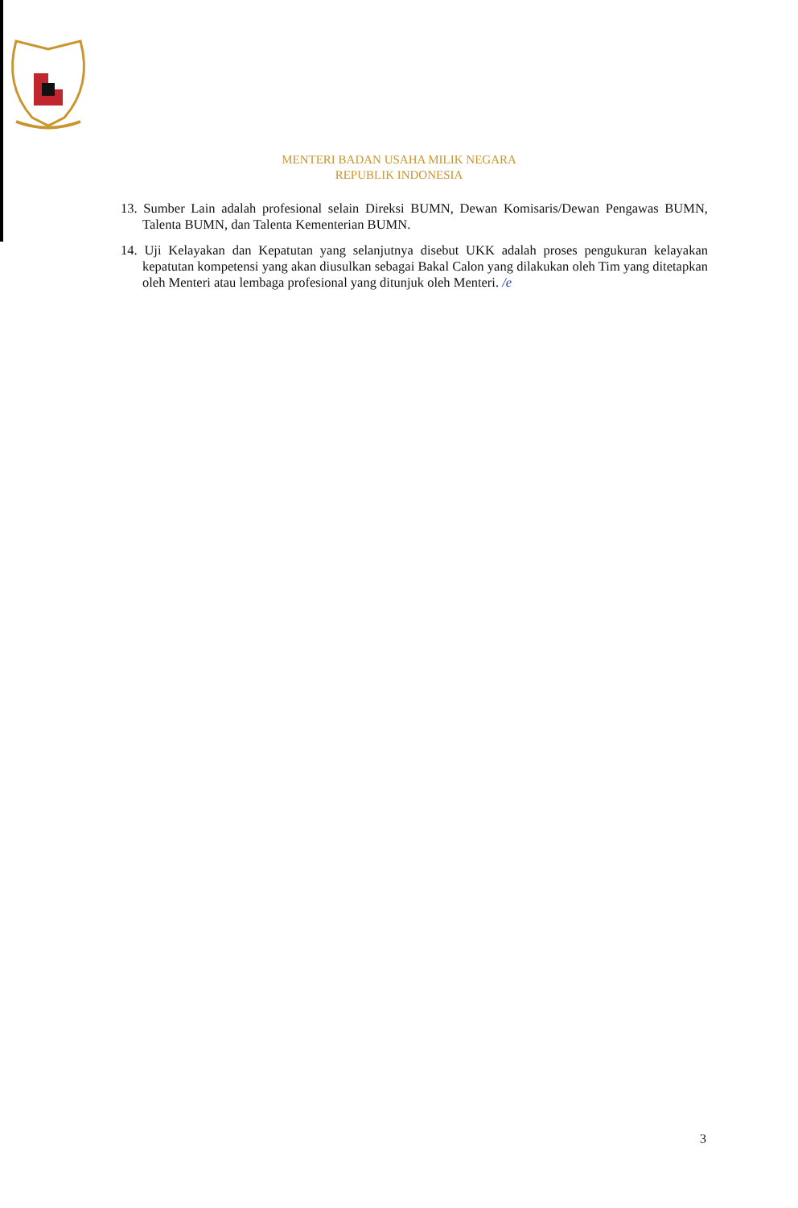MENTERI BADAN USAHA MILIK NEGARA
REPUBLIK INDONESIA
13. Sumber Lain adalah profesional selain Direksi BUMN, Dewan Komisaris/Dewan Pengawas BUMN, Talenta BUMN, dan Talenta Kementerian BUMN.
14. Uji Kelayakan dan Kepatutan yang selanjutnya disebut UKK adalah proses pengukuran kelayakan kepatutan kompetensi yang akan diusulkan sebagai Bakal Calon yang dilakukan oleh Tim yang ditetapkan oleh Menteri atau lembaga profesional yang ditunjuk oleh Menteri. /e
3